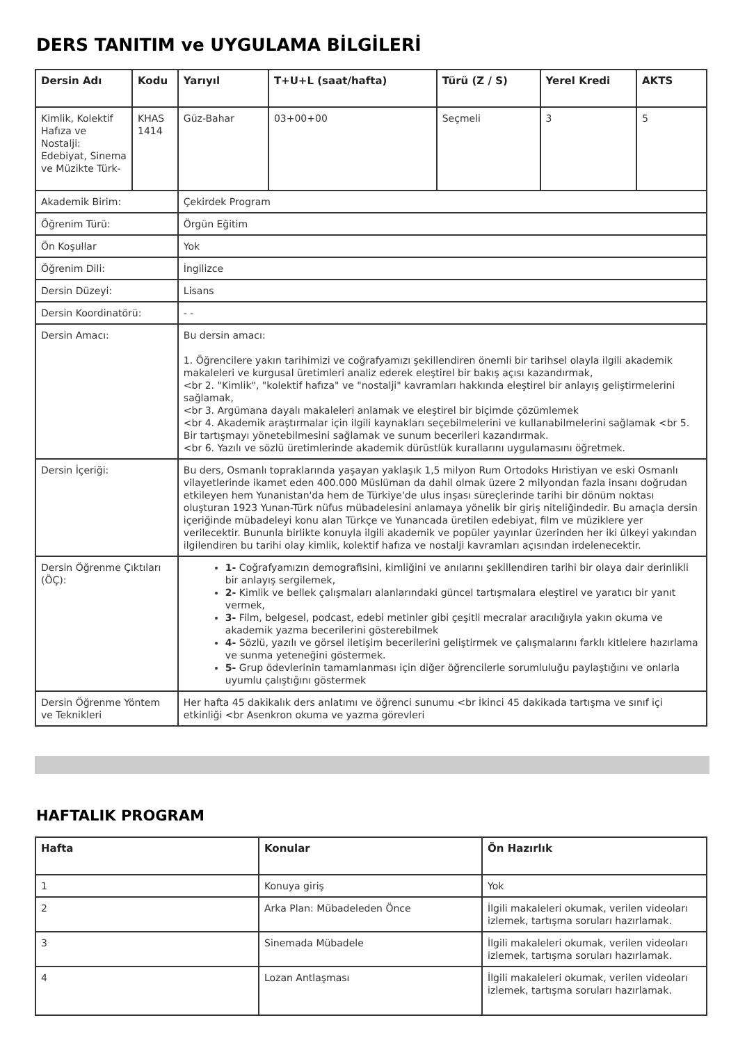DERS TANITIM ve UYGULAMA BİLGİLERİ
| Dersin Adı | Kodu | Yarıyıl | T+U+L (saat/hafta) | Türü (Z / S) | Yerel Kredi | AKTS |
| --- | --- | --- | --- | --- | --- | --- |
| Kimlik, Kolektif Hafıza ve Nostalji: Edebiyat, Sinema ve Müzikte Türk- | KHAS 1414 | Güz-Bahar | 03+00+00 | Seçmeli | 3 | 5 |
| Akademik Birim: | | Çekirdek Program | | | | |
| Öğrenim Türü: | | Örgün Eğitim | | | | |
| Ön Koşullar | | Yok | | | | |
| Öğrenim Dili: | | İngilizce | | | | |
| Dersin Düzeyi: | | Lisans | | | | |
| Dersin Koordinatörü: | | - - | | | | |
| Dersin Amacı: | | Bu dersin amacı: 1. Öğrencilere yakın tarihimizi ve coğrafyamızı şekillendiren önemli bir tarihsel olayla ilgili akademik makaleleri ve kurgusal üretimleri analiz ederek eleştirel bir bakış açısı kazandırmak, <br 2. "Kimlik", "kolektif hafıza" ve "nostalji" kavramları hakkında eleştirel bir anlayış geliştirmelerini sağlamak, <br 3. Argümana dayalı makaleleri anlamak ve eleştirel bir biçimde çözümlemek <br 4. Akademik araştırmalar için ilgili kaynakları seçebilmelerini ve kullanabilmelerini sağlamak <br 5. Bir tartışmayı yönetebilmesini sağlamak ve sunum becerileri kazandırmak. <br 6. Yazılı ve sözlü üretimlerinde akademik dürüstlük kurallarını uygulamasını öğretmek. | | | | |
| Dersin İçeriği: | | Bu ders, Osmanlı topraklarında yaşayan yaklaşık 1,5 milyon Rum Ortodoks Hıristiyan ve eski Osmanlı vilayetlerinde ikamet eden 400.000 Müslüman da dahil olmak üzere 2 milyondan fazla insanı doğrudan etkileyen hem Yunanistan'da hem de Türkiye'de ulus inşası süreçlerinde tarihi bir dönüm noktası oluşturan 1923 Yunan-Türk nüfus mübadelesini anlamaya yönelik bir giriş niteliğindedir. Bu amaçla dersin içeriğinde mübadeleyi konu alan Türkçe ve Yunancada üretilen edebiyat, film ve müziklere yer verilecektir. Bununla birlikte konuyla ilgili akademik ve popüler yayınlar üzerinden her iki ülkeyi yakından ilgilendiren bu tarihi olay kimlik, kolektif hafıza ve nostalji kavramları açısından irdelenecektir. | | | | |
| Dersin Öğrenme Çıktıları (ÖÇ): | | 1- Coğrafyamızın demografisini, kimliğini ve anılarını şekillendiren tarihi bir olaya dair derinlikli bir anlayış sergilemek, 2- Kimlik ve bellek çalışmaları alanlarındaki güncel tartışmalara eleştirel ve yaratıcı bir yanıt vermek, 3- Film, belgesel, podcast, edebi metinler gibi çeşitli mecralar aracılığıyla yakın okuma ve akademik yazma becerilerini gösterebilmek 4- Sözlü, yazılı ve görsel iletişim becerilerini geliştirmek ve çalışmalarını farklı kitlelere hazırlama ve sunma yeteneğini göstermek. 5- Grup ödevlerinin tamamlanması için diğer öğrencilerle sorumluluğu paylaştığını ve onlarla uyumlu çalıştığını göstermek | | | | |
| Dersin Öğrenme Yöntem ve Teknikleri | | Her hafta 45 dakikalık ders anlatımı ve öğrenci sunumu <br İkinci 45 dakikada tartışma ve sınıf içi etkinliği <br Asenkron okuma ve yazma görevleri | | | | |
HAFTALIK PROGRAM
| Hafta | Konular | Ön Hazırlık |
| --- | --- | --- |
| 1 | Konuya giriş | Yok |
| 2 | Arka Plan: Mübadeleden Önce | İlgili makaleleri okumak, verilen videoları izlemek, tartışma soruları hazırlamak. |
| 3 | Sinemada Mübadele | İlgili makaleleri okumak, verilen videoları izlemek, tartışma soruları hazırlamak. |
| 4 | Lozan Antlaşması | İlgili makaleleri okumak, verilen videoları izlemek, tartışma soruları hazırlamak. |